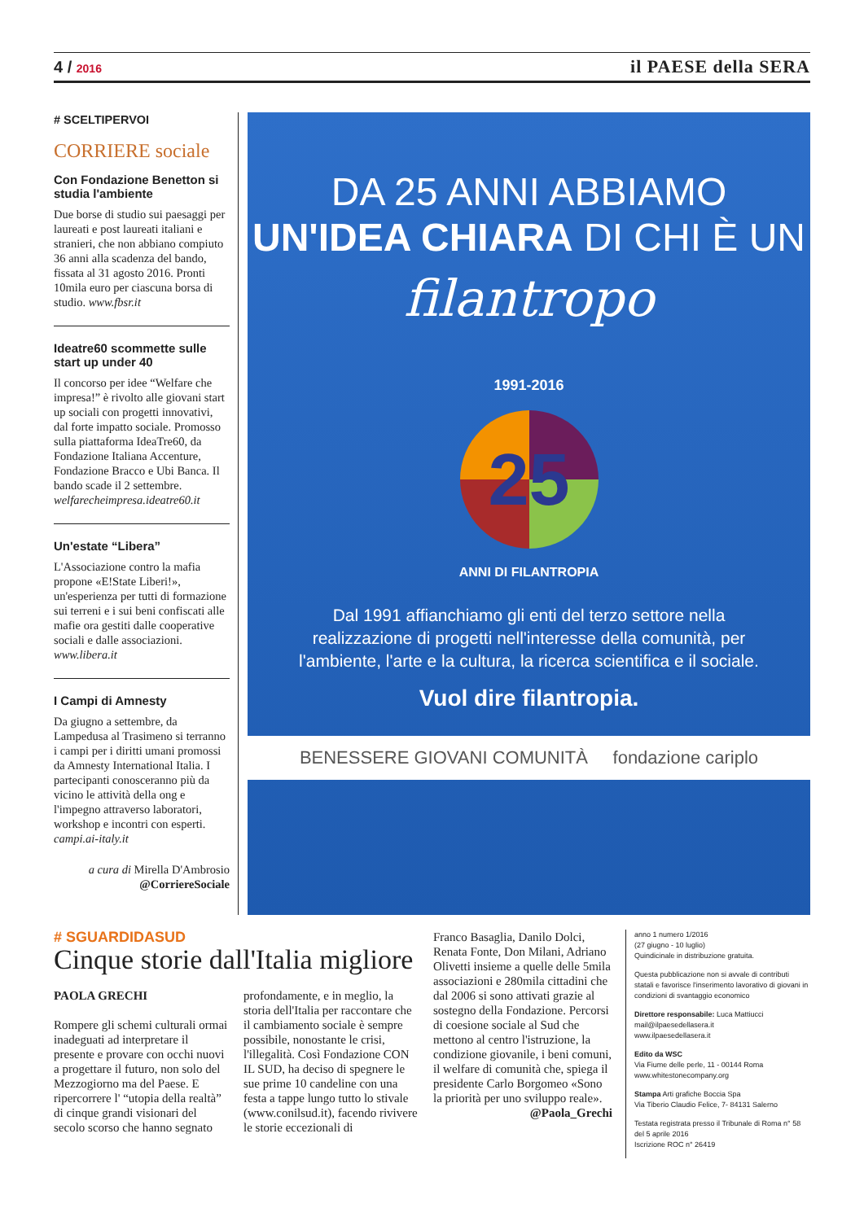4 / 2016
il PAESE della SERA
# SCELTIPERVOI
CORRIERE sociale
Con Fondazione Benetton si studia l'ambiente
Due borse di studio sui paesaggi per laureati e post laureati italiani e stranieri, che non abbiano compiuto 36 anni alla scadenza del bando, fissata al 31 agosto 2016. Pronti 10mila euro per ciascuna borsa di studio. www.fbsr.it
Ideatre60 scommette sulle start up under 40
Il concorso per idee “Welfare che impresa!” è rivolto alle giovani start up sociali con progetti innovativi, dal forte impatto sociale. Promosso sulla piattaforma IdeaTre60, da Fondazione Italiana Accenture, Fondazione Bracco e Ubi Banca. Il bando scade il 2 settembre. welfarecheimpresa.ideatre60.it
Un'estate “Libera”
L'Associazione contro la mafia propone «E!State Liberi!», un'esperienza per tutti di formazione sui terreni e i sui beni confiscati alle mafie ora gestiti dalle cooperative sociali e dalle associazioni. www.libera.it
I Campi di Amnesty
Da giugno a settembre, da Lampedusa al Trasimeno si terranno i campi per i diritti umani promossi da Amnesty International Italia. I partecipanti conosceranno più da vicino le attività della ong e l'impegno attraverso laboratori, workshop e incontri con esperti. campi.ai-italy.it
a cura di Mirella D'Ambrosio
@CorriereSociale
DA 25 ANNI ABBIAMO
UN'IDEA CHIARA DI CHI È UN
filantropo
1991-2016
25
ANNI DI FILANTROPIA
Dal 1991 affianchiamo gli enti del terzo settore nella realizzazione di progetti nell'interesse della comunità, per l'ambiente, l'arte e la cultura, la ricerca scientifica e il sociale.
Vuol dire filantropia.
BENESSERE GIOVANI COMUNITÀ fondazione cariplo
# SGUARDIDASUD
Cinque storie dall'Italia migliore
PAOLA GRECHI
Rompere gli schemi culturali ormai inadeguati ad interpretare il presente e provare con occhi nuovi a progettare il futuro, non solo del Mezzogiorno ma del Paese. E ripercorrere l' “utopia della realtà” di cinque grandi visionari del secolo scorso che hanno segnato
profondamente, e in meglio, la storia dell'Italia per raccontare che il cambiamento sociale è sempre possibile, nonostante le crisi, l'illegalità. Così Fondazione CON IL SUD, ha deciso di spegnere le sue prime 10 candeline con una festa a tappe lungo tutto lo stivale (www.conilsud.it), facendo rivivere le storie eccezionali di
Franco Basaglia, Danilo Dolci, Renata Fonte, Don Milani, Adriano Olivetti insieme a quelle delle 5mila associazioni e 280mila cittadini che dal 2006 si sono attivati grazie al sostegno della Fondazione. Percorsi di coesione sociale al Sud che mettono al centro l'istruzione, la condizione giovanile, i beni comuni, il welfare di comunità che, spiega il presidente Carlo Borgomeo «Sono la priorità per uno sviluppo reale».
@Paola_Grechi
anno 1 numero 1/2016
(27 giugno - 10 luglio)
Quindicinale in distribuzione gratuita.
Questa pubblicazione non si avvale di contributi statali e favorisce l'inserimento lavorativo di giovani in condizioni di svantaggio economico
Direttore responsabile: Luca Mattiucci
mail@ilpaesedellasera.it
www.ilpaesedellasera.it
Edito da WSC
Via Fiume delle perle, 11 - 00144 Roma
www.whitestonecompany.org
Stampa Arti grafiche Boccia Spa
Via Tiberio Claudio Felice, 7- 84131 Salerno
Testata registrata presso il Tribunale di Roma n° 58 del 5 aprile 2016
Iscrizione ROC n° 26419